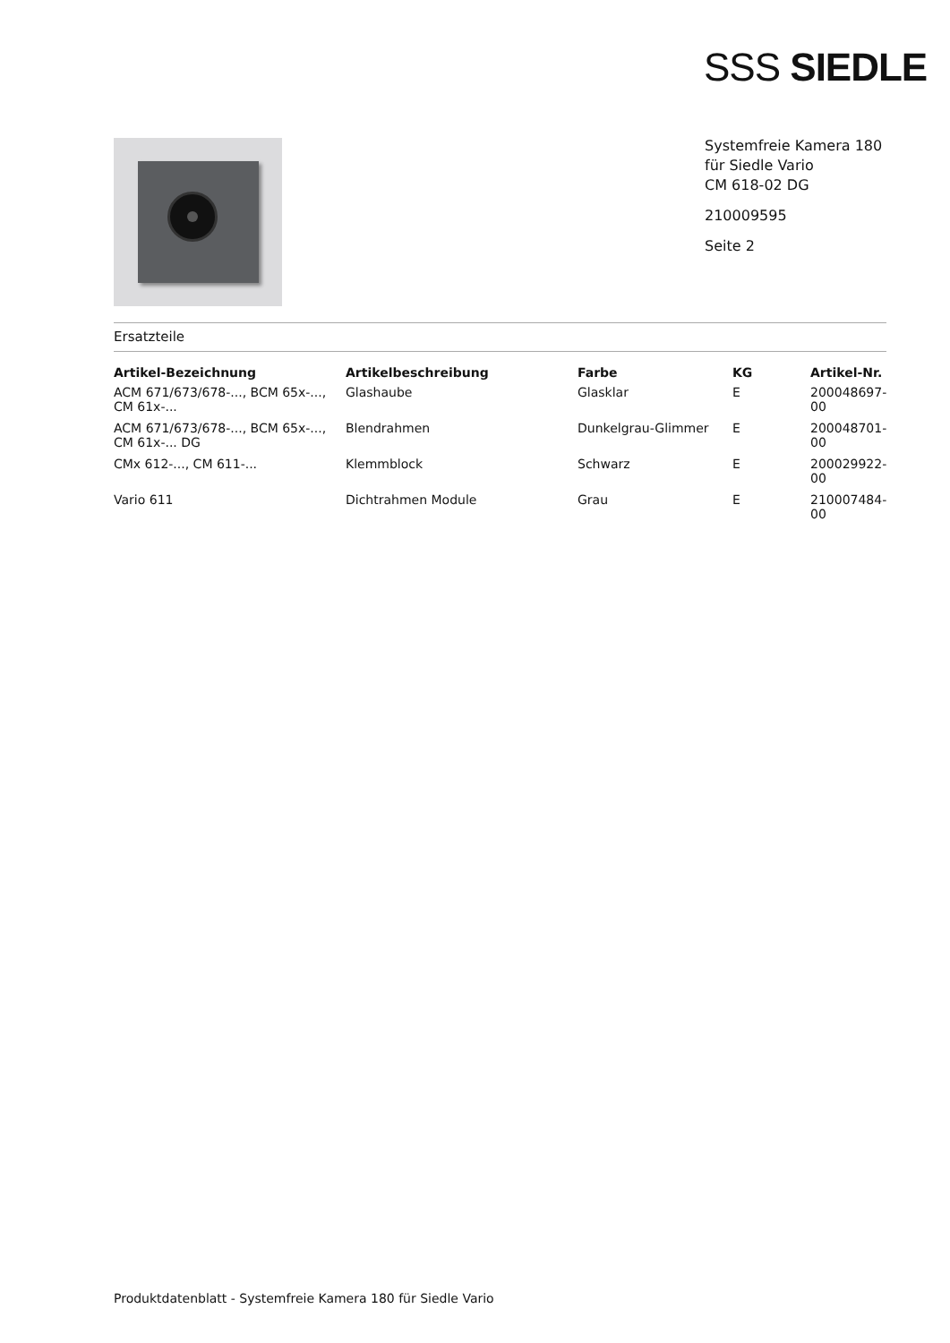SSS SIEDLE
Systemfreie Kamera 180
für Siedle Vario
CM 618-02 DG
210009595
Seite 2
Ersatzteile
| Artikel-Bezeichnung | Artikelbeschreibung | Farbe | KG | Artikel-Nr. |
| --- | --- | --- | --- | --- |
| ACM 671/673/678-..., BCM 65x-..., CM 61x-... | Glashaube | Glasklar | E | 200048697-00 |
| ACM 671/673/678-..., BCM 65x-..., CM 61x-... DG | Blendrahmen | Dunkelgrau-Glimmer | E | 200048701-00 |
| CMx 612-..., CM 611-... | Klemmblock | Schwarz | E | 200029922-00 |
| Vario 611 | Dichtrahmen Module | Grau | E | 210007484-00 |
Produktdatenblatt - Systemfreie Kamera 180 für Siedle Vario